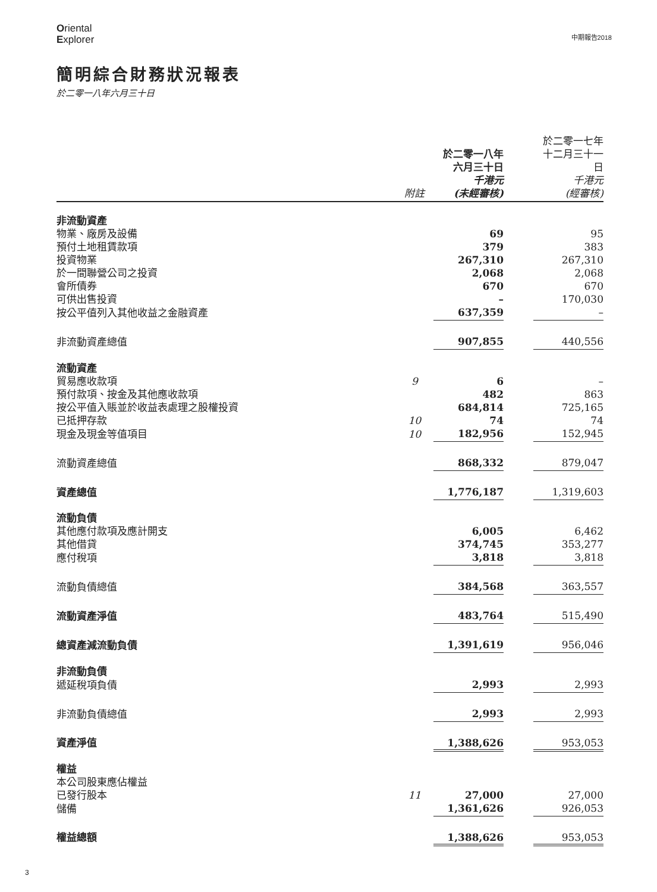Oriental
Explorer
中期報告2018
簡明綜合財務狀況報表
於二零一八年六月三十日
| | 附註 | 於二零一八年 六月三十日 千港元 (未經審核) | | 於二零一七年 十二月三十一日 千港元 (經審核) |
| --- | --- | --- | --- | --- |
| 非流動資產 | | | | |
| 物業、廠房及設備 | | 69 | | 95 |
| 預付土地租賃款項 | | 379 | | 383 |
| 投資物業 | | 267,310 | | 267,310 |
| 於一間聯營公司之投資 | | 2,068 | | 2,068 |
| 會所債券 | | 670 | | 670 |
| 可供出售投資 | | – | | 170,030 |
| 按公平值列入其他收益之金融資產 | | 637,359 | | – |
| 非流動資產總值 | | 907,855 | | 440,556 |
| 流動資產 | | | | |
| 貿易應收款項 | 9 | 6 | | – |
| 預付款項、按金及其他應收款項 | | 482 | | 863 |
| 按公平值入賬並於收益表處理之股權投資 | | 684,814 | | 725,165 |
| 已抵押存款 | 10 | 74 | | 74 |
| 現金及現金等值項目 | 10 | 182,956 | | 152,945 |
| 流動資產總值 | | 868,332 | | 879,047 |
| 資產總值 | | 1,776,187 | | 1,319,603 |
| 流動負債 | | | | |
| 其他應付款項及應計開支 | | 6,005 | | 6,462 |
| 其他借貸 | | 374,745 | | 353,277 |
| 應付稅項 | | 3,818 | | 3,818 |
| 流動負債總值 | | 384,568 | | 363,557 |
| 流動資產淨值 | | 483,764 | | 515,490 |
| 總資產減流動負債 | | 1,391,619 | | 956,046 |
| 非流動負債 | | | | |
| 遞延稅項負債 | | 2,993 | | 2,993 |
| 非流動負債總值 | | 2,993 | | 2,993 |
| 資產淨值 | | 1,388,626 | | 953,053 |
| 權益 | | | | |
| 本公司股東應佔權益 | | | | |
| 已發行股本 | 11 | 27,000 | | 27,000 |
| 儲備 | | 1,361,626 | | 926,053 |
| 權益總額 | | 1,388,626 | | 953,053 |
3